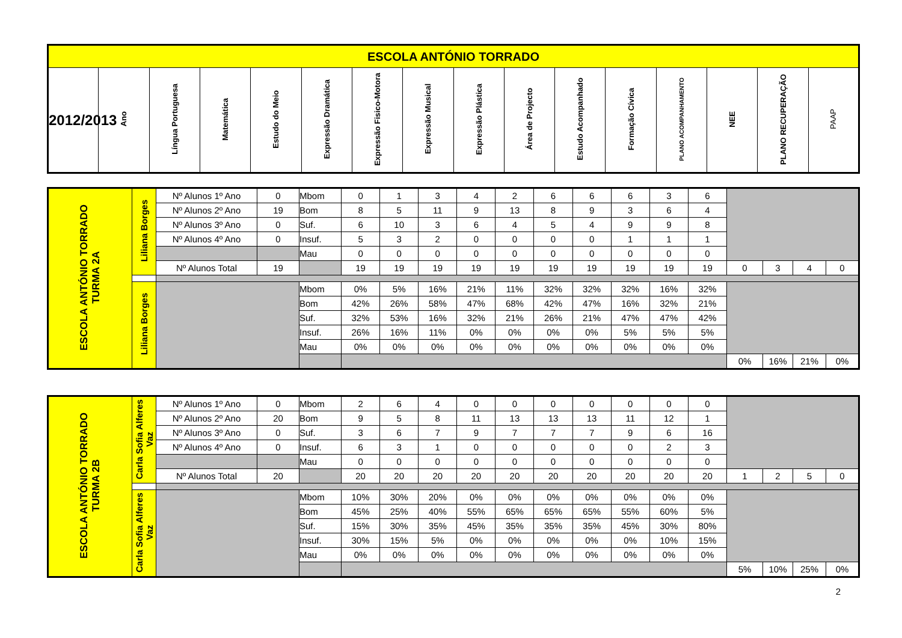| ESCOLA ANTÓNIO TORRADO | | | | | | | | | | | | | | | |
| --- | --- | --- | --- | --- | --- | --- | --- | --- | --- | --- | --- | --- | --- | --- | --- |
| 2012/2013 | Ano | Língua Portuguesa | Matemática | Estudo do Meio | Expressão Dramática | Expressão Fisico-Motora | Expressão Musical | Expressão Plástica | Área de Projecto | Estudo Acompanhado | Formação Cívica | PLANO ACOMPANHAMENTO | NEE | PLANO RECUPERAÇÃO | PAAP |
| ESCOLA ANTÓNIO TORRADO TURMA 2A | Liliana Borges | Nº Alunos 1º Ano | 0 | Mbom | 0 | 1 | 3 | 4 | 2 | 6 | 6 | 6 | 3 | 6 | | | | |
| | | Nº Alunos 2º Ano | 19 | Bom | 8 | 5 | 11 | 9 | 13 | 8 | 9 | 3 | 6 | 4 | | | | |
| | | Nº Alunos 3º Ano | 0 | Suf. | 6 | 10 | 3 | 6 | 4 | 5 | 4 | 9 | 9 | 8 | | | | |
| | | Nº Alunos 4º Ano | 0 | Insuf. | 5 | 3 | 2 | 0 | 0 | 0 | 0 | 1 | 1 | 1 | | | | |
| | | | | Mau | 0 | 0 | 0 | 0 | 0 | 0 | 0 | 0 | 0 | 0 | | | | |
| | | Nº Alunos Total | 19 | | 19 | 19 | 19 | 19 | 19 | 19 | 19 | 19 | 19 | 19 | 0 | 3 | 4 | 0 |
| | Liliana Borges | | | Mbom | 0% | 5% | 16% | 21% | 11% | 32% | 32% | 32% | 16% | 32% | | | | |
| | | | | Bom | 42% | 26% | 58% | 47% | 68% | 42% | 47% | 16% | 32% | 21% | | | | |
| | | | | Suf. | 32% | 53% | 16% | 32% | 21% | 26% | 21% | 47% | 47% | 42% | | | | |
| | | | | Insuf. | 26% | 16% | 11% | 0% | 0% | 0% | 0% | 5% | 5% | 5% | | | | |
| | | | | Mau | 0% | 0% | 0% | 0% | 0% | 0% | 0% | 0% | 0% | 0% | | | | |
| | | | | | | | | | | | | | | | 0% | 16% | 21% | 0% |
| ESCOLA ANTÓNIO TORRADO TURMA 2B | Carla Sofia Alferes Vaz | Nº Alunos 1º Ano | 0 | Mbom | 2 | 6 | 4 | 0 | 0 | 0 | 0 | 0 | 0 | 0 | | | | |
| | | Nº Alunos 2º Ano | 20 | Bom | 9 | 5 | 8 | 11 | 13 | 13 | 13 | 11 | 12 | 1 | | | | |
| | | Nº Alunos 3º Ano | 0 | Suf. | 3 | 6 | 7 | 9 | 7 | 7 | 7 | 9 | 6 | 16 | | | | |
| | | Nº Alunos 4º Ano | 0 | Insuf. | 6 | 3 | 1 | 0 | 0 | 0 | 0 | 0 | 2 | 3 | | | | |
| | | | | Mau | 0 | 0 | 0 | 0 | 0 | 0 | 0 | 0 | 0 | 0 | | | | |
| | | Nº Alunos Total | 20 | | 20 | 20 | 20 | 20 | 20 | 20 | 20 | 20 | 20 | 20 | 1 | 2 | 5 | 0 |
| | Carla Sofia Alferes Vaz | | | Mbom | 10% | 30% | 20% | 0% | 0% | 0% | 0% | 0% | 0% | 0% | | | | |
| | | | | Bom | 45% | 25% | 40% | 55% | 65% | 65% | 65% | 55% | 60% | 5% | | | | |
| | | | | Suf. | 15% | 30% | 35% | 45% | 35% | 35% | 35% | 45% | 30% | 80% | | | | |
| | | | | Insuf. | 30% | 15% | 5% | 0% | 0% | 0% | 0% | 0% | 10% | 15% | | | | |
| | | | | Mau | 0% | 0% | 0% | 0% | 0% | 0% | 0% | 0% | 0% | 0% | | | | |
| | | | | | | | | | | | | | | | 5% | 10% | 25% | 0% |
2